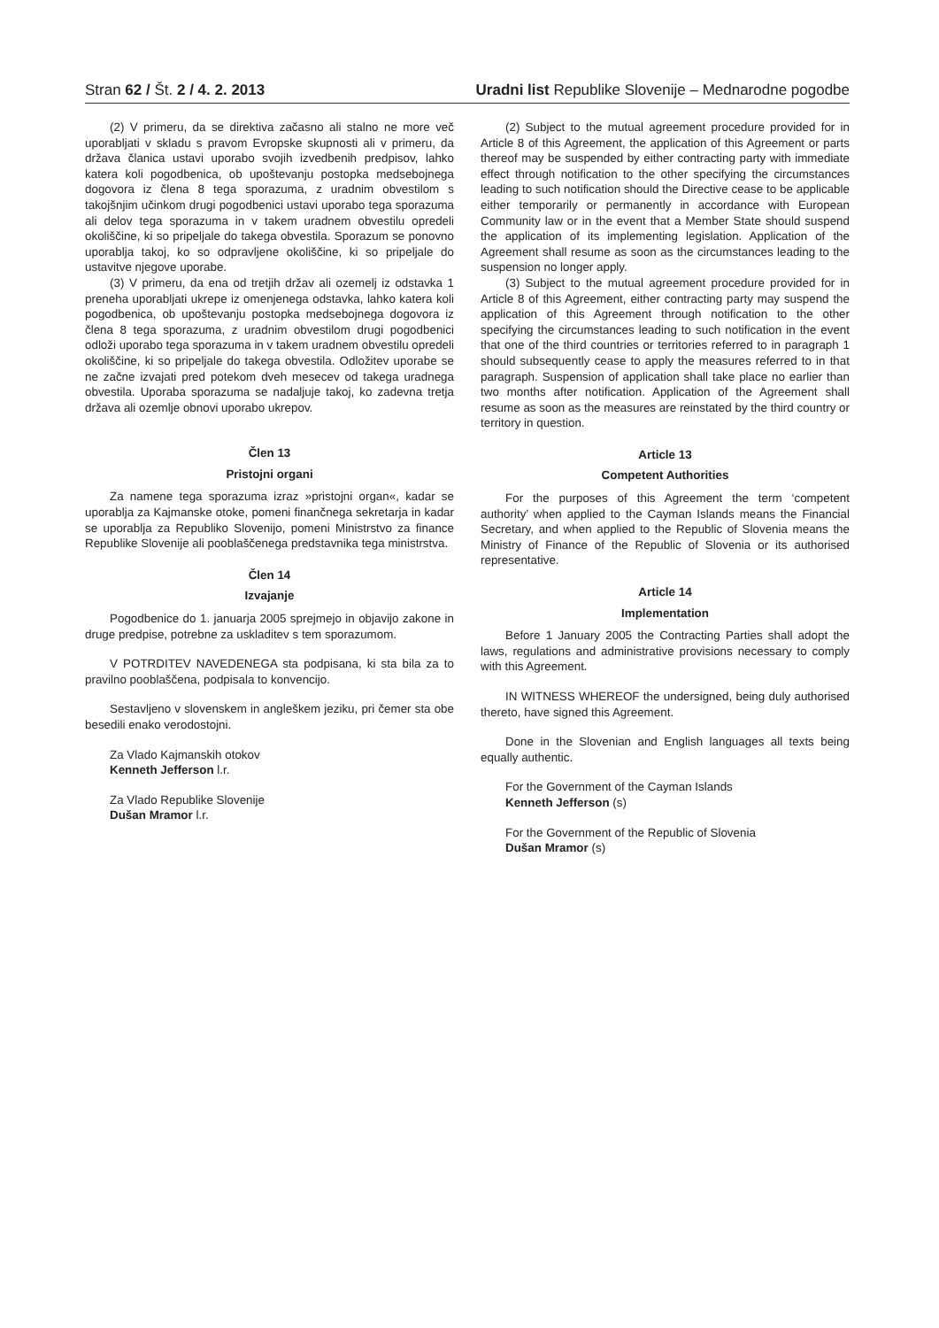Stran 62 / Št. 2 / 4. 2. 2013 Uradni list Republike Slovenije – Mednarodne pogodbe
(2) V primeru, da se direktiva začasno ali stalno ne more več uporabljati v skladu s pravom Evropske skupnosti ali v primeru, da država članica ustavi uporabo svojih izvedbenih predpisov, lahko katera koli pogodbenica, ob upoštevanju postopka medsebojnega dogovora iz člena 8 tega sporazuma, z uradnim obvestilom s takojšnjim učinkom drugi pogodbenici ustavi uporabo tega sporazuma ali delov tega sporazuma in v takem uradnem obvestilu opredeli okoliščine, ki so pripeljale do takega obvestila. Sporazum se ponovno uporablja takoj, ko so odpravljene okoliščine, ki so pripeljale do ustavitve njegove uporabe.
(3) V primeru, da ena od tretjih držav ali ozemelj iz odstavka 1 preneha uporabljati ukrepe iz omenjenega odstavka, lahko katera koli pogodbenica, ob upoštevanju postopka medsebojnega dogovora iz člena 8 tega sporazuma, z uradnim obvestilom drugi pogodbenici odloži uporabo tega sporazuma in v takem uradnem obvestilu opredeli okoliščine, ki so pripeljale do takega obvestila. Odložitev uporabe se ne začne izvajati pred potekom dveh mesecev od takega uradnega obvestila. Uporaba sporazuma se nadaljuje takoj, ko zadevna tretja država ali ozemlje obnovi uporabo ukrepov.
Člen 13
Pristojni organi
Za namene tega sporazuma izraz »pristojni organ«, kadar se uporablja za Kajmanske otoke, pomeni finančnega sekretarja in kadar se uporablja za Republiko Slovenijo, pomeni Ministrstvo za finance Republike Slovenije ali pooblaščenega predstavnika tega ministrstva.
Člen 14
Izvajanje
Pogodbenice do 1. januarja 2005 sprejmejo in objavijo zakone in druge predpise, potrebne za uskladitev s tem sporazumom.
V POTRDITEV NAVEDENEGA sta podpisana, ki sta bila za to pravilno pooblaščena, podpisala to konvencijo.
Sestavljeno v slovenskem in angleškem jeziku, pri čemer sta obe besedili enako verodostojni.
Za Vlado Kajmanskih otokov
Kenneth Jefferson l.r.
Za Vlado Republike Slovenije
Dušan Mramor l.r.
(2) Subject to the mutual agreement procedure provided for in Article 8 of this Agreement, the application of this Agreement or parts thereof may be suspended by either contracting party with immediate effect through notification to the other specifying the circumstances leading to such notification should the Directive cease to be applicable either temporarily or permanently in accordance with European Community law or in the event that a Member State should suspend the application of its implementing legislation. Application of the Agreement shall resume as soon as the circumstances leading to the suspension no longer apply.
(3) Subject to the mutual agreement procedure provided for in Article 8 of this Agreement, either contracting party may suspend the application of this Agreement through notification to the other specifying the circumstances leading to such notification in the event that one of the third countries or territories referred to in paragraph 1 should subsequently cease to apply the measures referred to in that paragraph. Suspension of application shall take place no earlier than two months after notification. Application of the Agreement shall resume as soon as the measures are reinstated by the third country or territory in question.
Article 13
Competent Authorities
For the purposes of this Agreement the term ‘competent authority’ when applied to the Cayman Islands means the Financial Secretary, and when applied to the Republic of Slovenia means the Ministry of Finance of the Republic of Slovenia or its authorised representative.
Article 14
Implementation
Before 1 January 2005 the Contracting Parties shall adopt the laws, regulations and administrative provisions necessary to comply with this Agreement.
IN WITNESS WHEREOF the undersigned, being duly authorised thereto, have signed this Agreement.
Done in the Slovenian and English languages all texts being equally authentic.
For the Government of the Cayman Islands
Kenneth Jefferson (s)
For the Government of the Republic of Slovenia
Dušan Mramor (s)